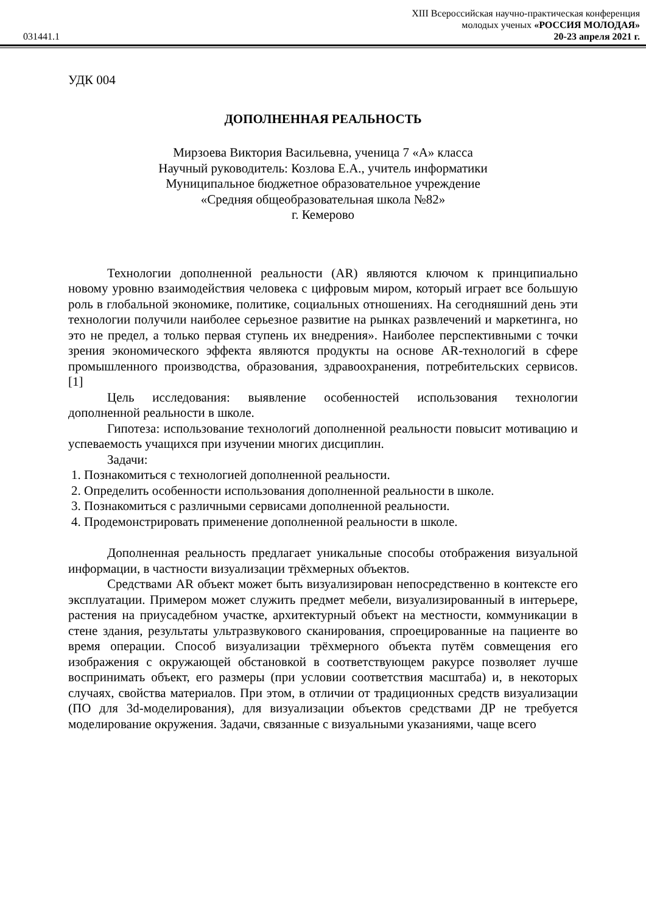031441.1
XIII Всероссийская научно-практическая конференция
молодых ученых «РОССИЯ МОЛОДАЯ»
20-23 апреля 2021 г.
УДК 004
ДОПОЛНЕННАЯ РЕАЛЬНОСТЬ
Мирзоева Виктория Васильевна, ученица 7 «А» класса
Научный руководитель: Козлова Е.А., учитель информатики
Муниципальное бюджетное образовательное учреждение
«Средняя общеобразовательная школа №82»
г. Кемерово
Технологии дополненной реальности (AR) являются ключом к принципиально новому уровню взаимодействия человека с цифровым миром, который играет все большую роль в глобальной экономике, политике, социальных отношениях. На сегодняшний день эти технологии получили наиболее серьезное развитие на рынках развлечений и маркетинга, но это не предел, а только первая ступень их внедрения». Наиболее перспективными с точки зрения экономического эффекта являются продукты на основе AR-технологий в сфере промышленного производства, образования, здравоохранения, потребительских сервисов. [1]
Цель исследования: выявление особенностей использования технологии дополненной реальности в школе.
Гипотеза: использование технологий дополненной реальности повысит мотивацию и успеваемость учащихся при изучении многих дисциплин.
Задачи:
1. Познакомиться с технологией дополненной реальности.
2. Определить особенности использования дополненной реальности в школе.
3. Познакомиться с различными сервисами дополненной реальности.
4. Продемонстрировать применение дополненной реальности в школе.
Дополненная реальность предлагает уникальные способы отображения визуальной информации, в частности визуализации трёхмерных объектов.
Средствами AR объект может быть визуализирован непосредственно в контексте его эксплуатации. Примером может служить предмет мебели, визуализированный в интерьере, растения на приусадебном участке, архитектурный объект на местности, коммуникации в стене здания, результаты ультразвукового сканирования, спроецированные на пациенте во время операции. Способ визуализации трёхмерного объекта путём совмещения его изображения с окружающей обстановкой в соответствующем ракурсе позволяет лучше воспринимать объект, его размеры (при условии соответствия масштаба) и, в некоторых случаях, свойства материалов. При этом, в отличии от традиционных средств визуализации (ПО для 3d-моделирования), для визуализации объектов средствами ДР не требуется моделирование окружения. Задачи, связанные с визуальными указаниями, чаще всего